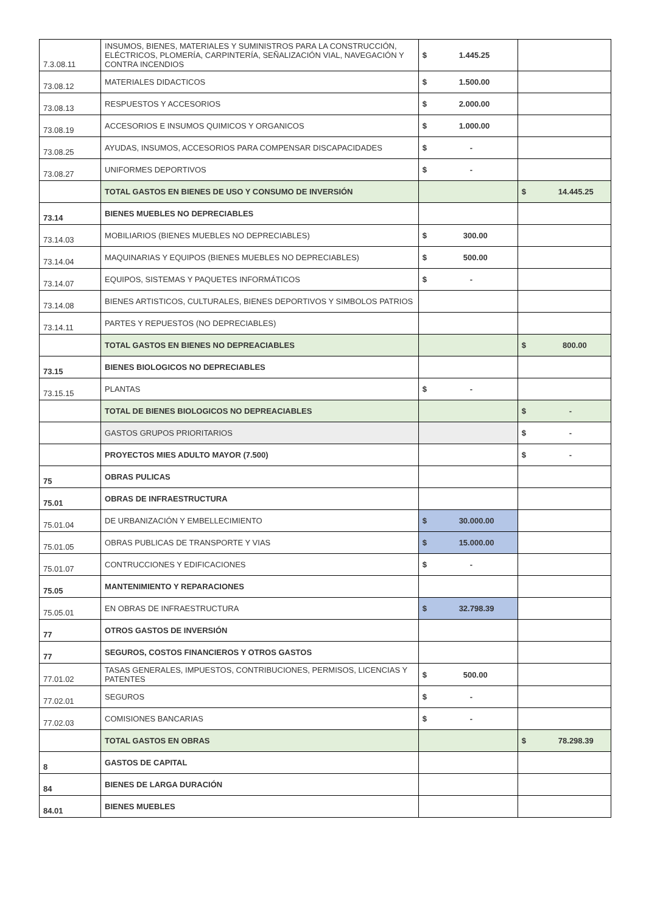| 7.3.08.11 | INSUMOS, BIENES, MATERIALES Y SUMINISTROS PARA LA CONSTRUCCIÓN, ELÉCTRICOS, PLOMERÍA, CARPINTERÍA, SEÑALIZACIÓN VIAL, NAVEGACIÓN Y CONTRA INCENDIOS | $ 1.445.25 | |
| 73.08.12 | MATERIALES DIDACTICOS | $ 1.500.00 | |
| 73.08.13 | RESPUESTOS Y ACCESORIOS | $ 2.000.00 | |
| 73.08.19 | ACCESORIOS E INSUMOS QUIMICOS Y ORGANICOS | $ 1.000.00 | |
| 73.08.25 | AYUDAS, INSUMOS, ACCESORIOS PARA COMPENSAR DISCAPACIDADES | $ - | |
| 73.08.27 | UNIFORMES DEPORTIVOS | $ - | |
| | TOTAL GASTOS EN BIENES DE USO Y CONSUMO DE INVERSIÓN | | $ 14.445.25 |
| 73.14 | BIENES MUEBLES NO DEPRECIABLES | | |
| 73.14.03 | MOBILIARIOS (BIENES MUEBLES NO DEPRECIABLES) | $ 300.00 | |
| 73.14.04 | MAQUINARIAS Y EQUIPOS (BIENES MUEBLES NO DEPRECIABLES) | $ 500.00 | |
| 73.14.07 | EQUIPOS, SISTEMAS Y PAQUETES INFORMÁTICOS | $ - | |
| 73.14.08 | BIENES ARTISTICOS, CULTURALES, BIENES DEPORTIVOS Y SIMBOLOS PATRIOS | | |
| 73.14.11 | PARTES Y REPUESTOS (NO DEPRECIABLES) | | |
| | TOTAL GASTOS EN BIENES NO DEPREACIABLES | | $ 800.00 |
| 73.15 | BIENES BIOLOGICOS NO DEPRECIABLES | | |
| 73.15.15 | PLANTAS | $ - | |
| | TOTAL DE BIENES BIOLOGICOS NO DEPREACIABLES | | $ - |
| | GASTOS GRUPOS PRIORITARIOS | | $ - |
| | PROYECTOS MIES ADULTO MAYOR (7.500) | | $ - |
| 75 | OBRAS PULICAS | | |
| 75.01 | OBRAS DE INFRAESTRUCTURA | | |
| 75.01.04 | DE URBANIZACIÓN Y EMBELLECIMIENTO | $ 30.000.00 | |
| 75.01.05 | OBRAS PUBLICAS DE TRANSPORTE Y VIAS | $ 15.000.00 | |
| 75.01.07 | CONTRUCCIONES Y EDIFICACIONES | $ - | |
| 75.05 | MANTENIMIENTO Y REPARACIONES | | |
| 75.05.01 | EN OBRAS DE INFRAESTRUCTURA | $ 32.798.39 | |
| 77 | OTROS GASTOS DE INVERSIÓN | | |
| 77 | SEGUROS, COSTOS FINANCIEROS Y OTROS GASTOS | | |
| 77.01.02 | TASAS GENERALES, IMPUESTOS, CONTRIBUCIONES, PERMISOS, LICENCIAS Y PATENTES | $ 500.00 | |
| 77.02.01 | SEGUROS | $ - | |
| 77.02.03 | COMISIONES BANCARIAS | $ - | |
| | TOTAL GASTOS EN OBRAS | | $ 78.298.39 |
| 8 | GASTOS DE CAPITAL | | |
| 84 | BIENES DE LARGA DURACIÓN | | |
| 84.01 | BIENES MUEBLES | | |